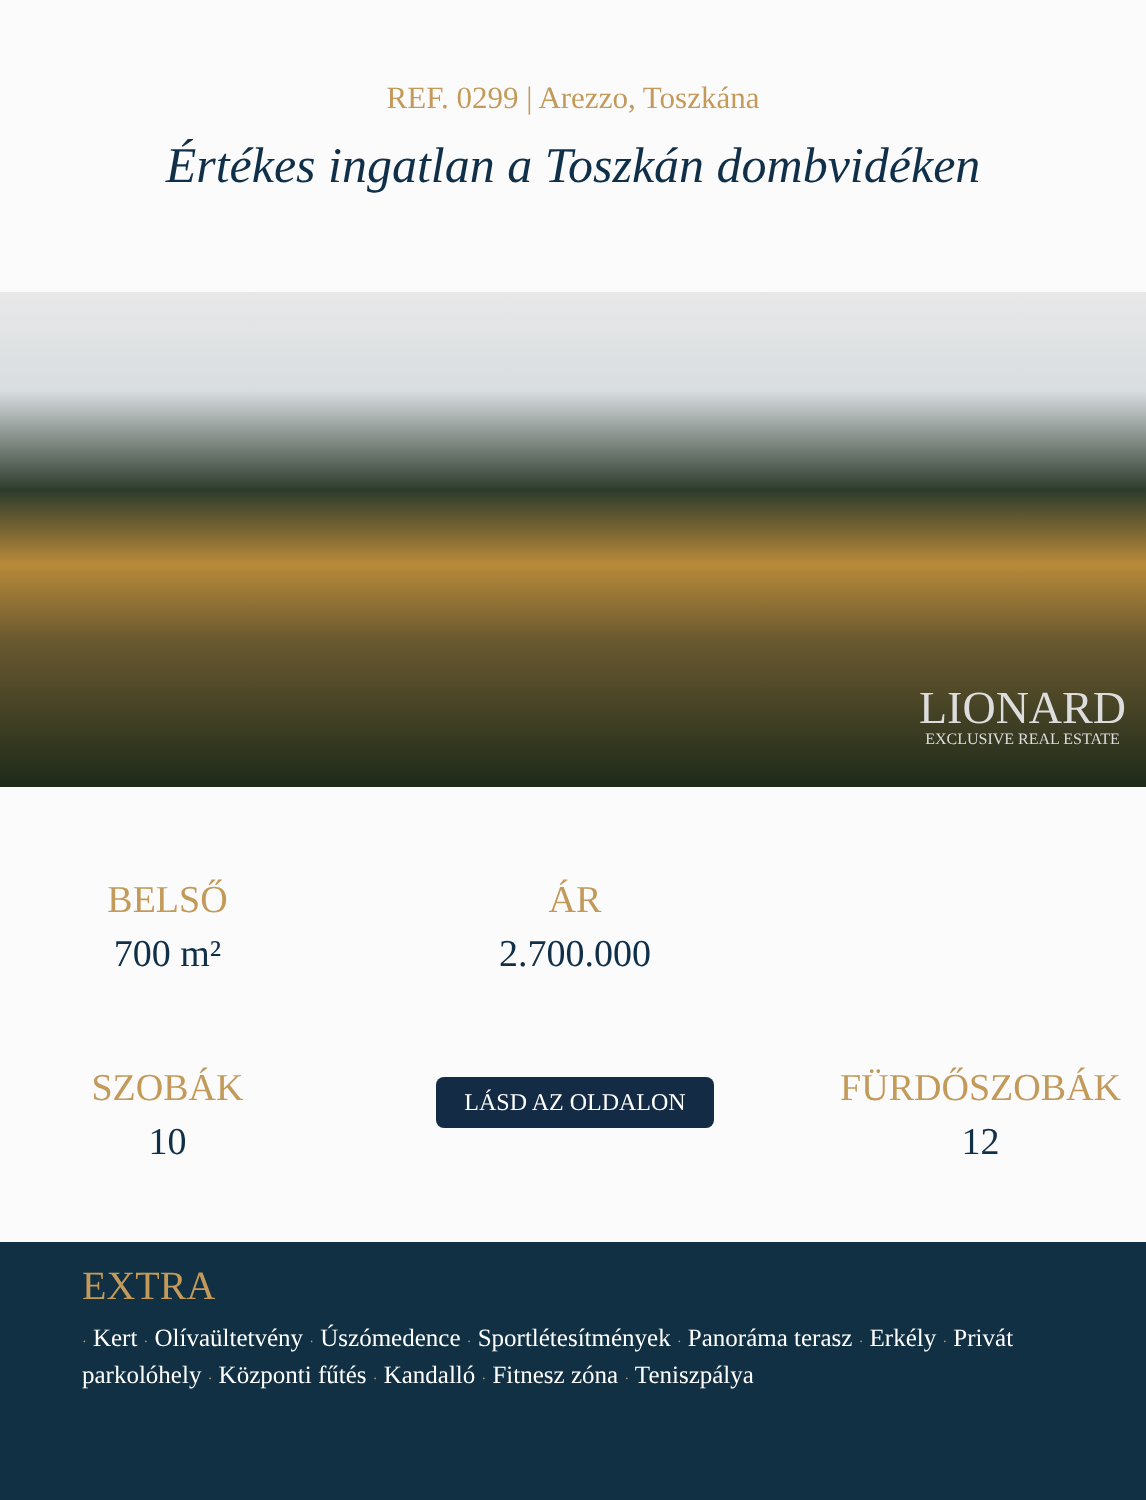REF. 0299 | Arezzo, Toszkána
Értékes ingatlan a Toszkán dombvidéken
LIONARD
EXCLUSIVE REAL ESTATE
BELSŐ
700 m²
ÁR
2.700.000
SZOBÁK
10
LÁSD AZ OLDALON
FÜRDŐSZOBÁK
12
EXTRA
· Kert · Olívaültetvény · Úszómedence · Sportlétesítmények · Panoráma terasz · Erkély · Privát parkolóhely · Központi fűtés · Kandalló · Fitnesz zóna · Teniszpálya